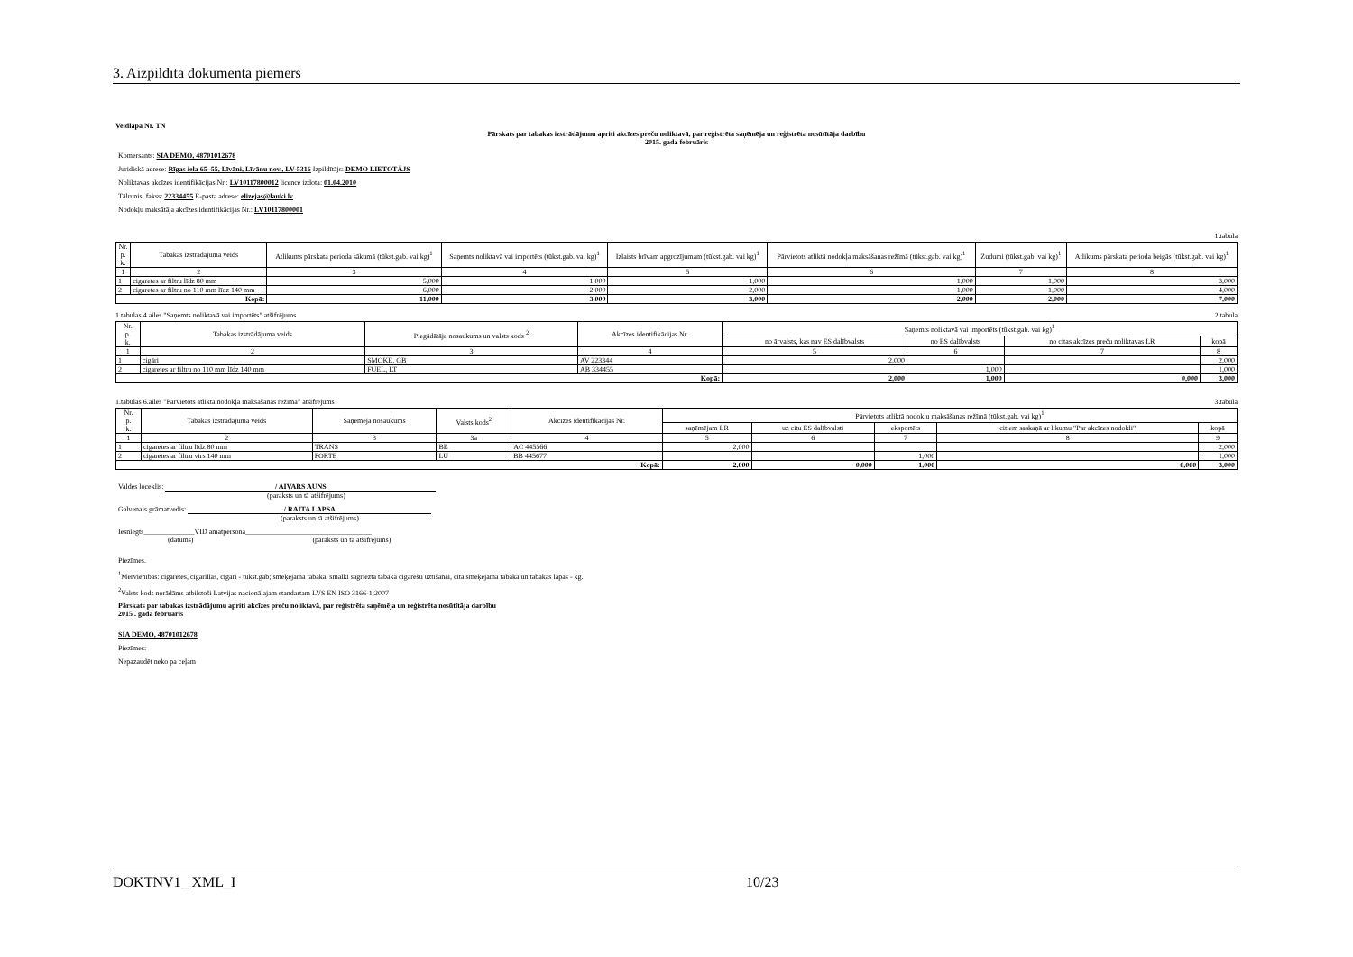3. Aizpildīta dokumenta piemērs
Veidlapa Nr. TN
Pārskats par tabakas izstrādājumu apriti akcīzes preču noliktavā, par reģistrēta saņēmēja un reģistrēta nosūtītāja darbību
2015. gada februāris
Komersants: SIA DEMO, 48701012678
Juridiskā adrese: Rīgas iela 65–55, Līvāni, Līvānu nov., LV-5316 Izpildītājs: DEMO LIETOTĀJS
Noliktavas akcīzes identifikācijas Nr.: LV10117800012 licence izdota: 01.04.2010
Tālrunis, fakss: 22334455 E-pasta adrese: elizejas@lauki.lv
Nodokļu maksātāja akcīzes identifikācijas Nr.: LV10117800001
1.tabula
| Nr. p. k. | Tabakas izstrādājuma veids | Atlikums pārskata perioda sākumā (tūkst.gab. vai kg)<sup>1</sup> | Saņemts noliktavā vai importēts (tūkst.gab. vai kg)<sup>1</sup> | Izlaists brīvam apgrozījumam (tūkst.gab. vai kg)<sup>1</sup> | Pārvietots atliktā nodokļa maksāšanas režīmā (tūkst.gab. vai kg)<sup>1</sup> | Zudumi (tūkst.gab. vai kg)<sup>1</sup> | Atlikums pārskata perioda beigās (tūkst.gab. vai kg)<sup>1</sup> |
| --- | --- | --- | --- | --- | --- | --- | --- |
| 1 | 2 | 3 | 4 | 5 | 6 | 7 | 8 |
| 1 | cigaretes ar filtru līdz 80 mm | 5,000 | 1,000 | 1,000 | 1,000 | 1,000 | 3,000 |
| 2 | cigaretes ar filtru no 110 mm līdz 140 mm | 6,000 | 2,000 | 2,000 | 1,000 | 1,000 | 4,000 |
| Kopā: | | 11,000 | 3,000 | 3,000 | 2,000 | 2,000 | 7,000 |
1.tabulas 4.ailes "Saņemts noliktavā vai importēts" atšifrējums 2.tabula
| Nr. p. k. | Tabakas izstrādājuma veids | Piegādātāja nosaukums un valsts kods <sup>2</sup> | Akcīzes identifikācijas Nr. | Saņemts noliktavā vai importēts (tūkst.gab. vai kg)<sup>1</sup> | | | |
| --- | --- | --- | --- | --- | --- | --- | --- |
| | | | | no ārvalsts, kas nav ES dalībvalsts | no ES dalībvalsts | no citas akcīzes preču noliktavas LR | kopā |
| 1 | 2 | 3 | 4 | 5 | 6 | 7 | 8 |
| 1 | cigāri | SMOKE, GB | AV 223344 | 2,000 | | | 2,000 |
| 2 | cigaretes ar filtru no 110 mm līdz 140 mm | FUEL, LT | AB 334455 | | 1,000 | | 1,000 |
| Kopā: | | | | 2,000 | 1,000 | 0,000 | 3,000 |
1.tabulas 6.ailes "Pārvietots atliktā nodokļa maksāšanas režīmā" atšifrējums 3.tabula
| Nr. p. k. | Tabakas izstrādājuma veids | Saņēmēja nosaukums | Valsts kods<sup>2</sup> | Akcīzes identifikācijas Nr. | Pārvietots atliktā nodokļu maksāšanas režīmā (tūkst.gab. vai kg)<sup>1</sup> | | | | |
| --- | --- | --- | --- | --- | --- | --- | --- | --- | --- |
| | | | | | saņēmējam LR | uz citu ES dalībvalsti | eksportēts | citiem saskaņā ar likumu "Par akcīzes nodokli" | kopā |
| 1 | 2 | 3 | 3a | 4 | 5 | 6 | 7 | 8 | 9 |
| 1 | cigaretes ar filtru līdz 80 mm | TRANS | BE | AC 445566 | 2,000 | | | | 2,000 |
| 2 | cigaretes ar filtru virs 140 mm | FORTE | LU | BB 445677 | | | 1,000 | | 1,000 |
| Kopā: | | | | | 2,000 | 0,000 | 1,000 | 0,000 | 3,000 |
Valdes loceklis: / AIVARS AUNS
(paraksts un tā atšifrējums)
Galvenais grāmatvedis: / RAITA LAPSA
(paraksts un tā atšifrējums)
Iesniegts______________VID amatpersona___________________________________
(datums) (paraksts un tā atšifrējums)
Piezīmes.
<sup>1</sup> Mērvienības: cigaretes, cigarillas, cigāri - tūkst.gab; smēķējamā tabaka, smalki sagriezta tabaka cigarešu uztīšanai, cita smēķējamā tabaka un tabakas lapas - kg.
<sup>2</sup> Valsts kods norādāms atbilstoši Latvijas nacionālajam standartam LVS EN ISO 3166-1:2007
Pārskats par tabakas izstrādājumu apriti akcīzes preču noliktavā, par reģistrēta saņēmēja un reģistrēta nosūtītāja darbību
2015 . gada februāris
SIA DEMO, 48701012678
Piezīmes:
Nepazaudēt neko pa ceļam
DOKTNV1_ XML_I 10/23